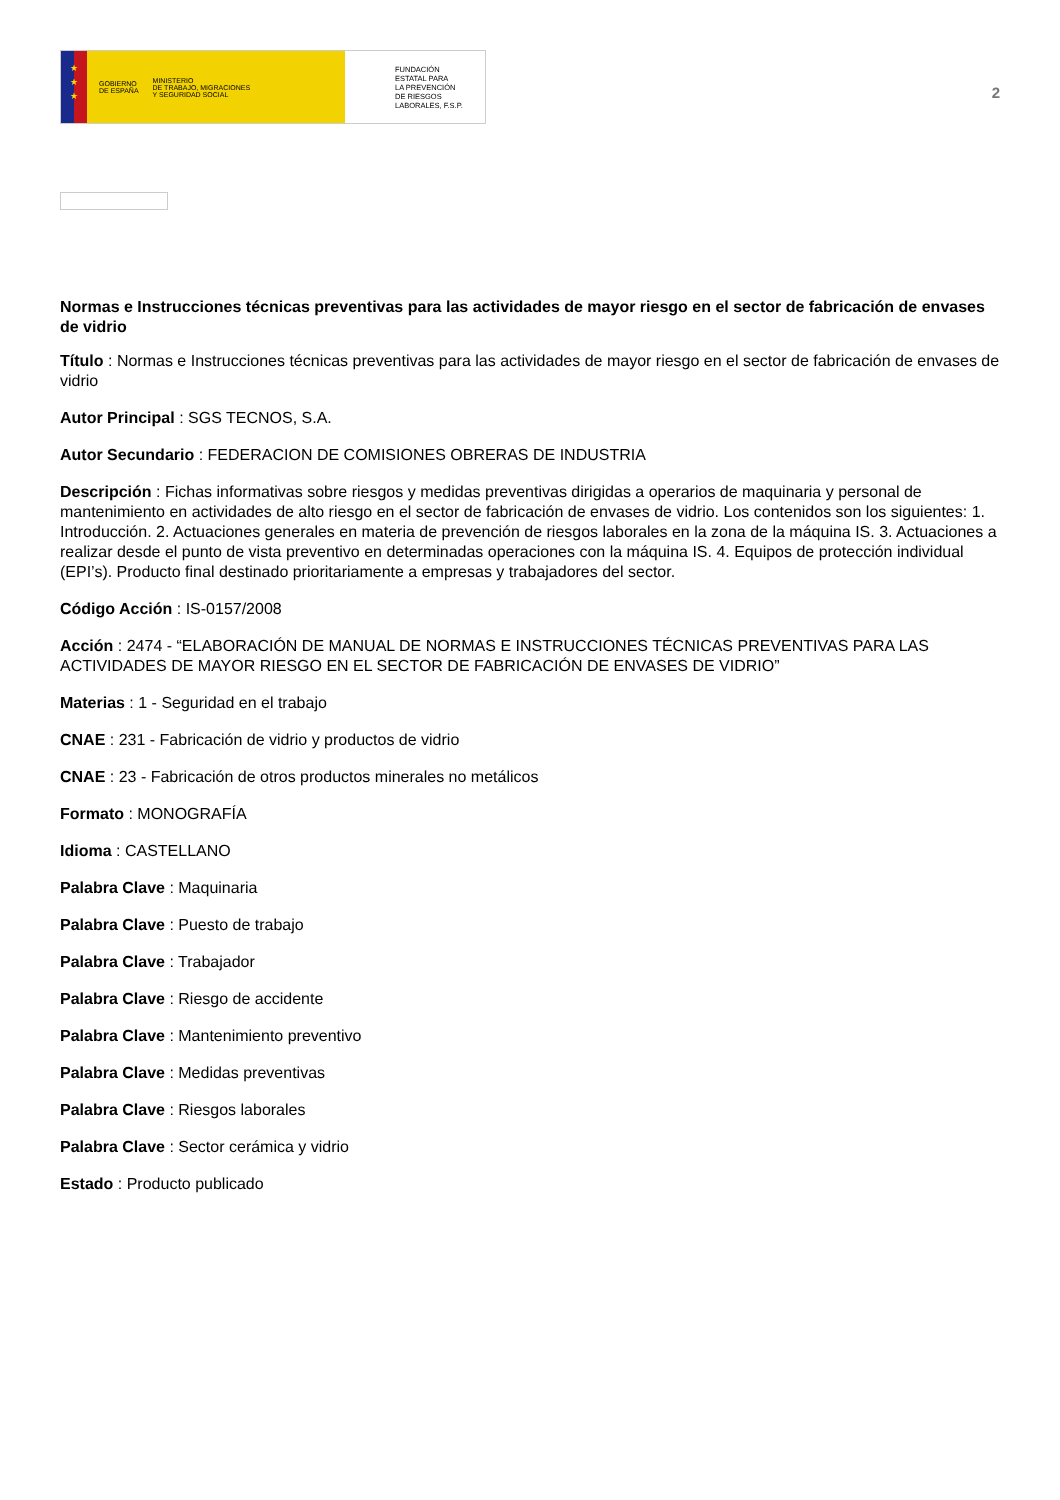★
★
★
GOBIERNO
DE ESPAÑA MINISTERIO
DE TRABAJO, MIGRACIONES
Y SEGURIDAD SOCIAL
FUNDACIÓN
ESTATAL PARA
LA PREVENCIÓN
DE RIESGOS
LABORALES, F.S.P.
2
Normas e Instrucciones técnicas preventivas para las actividades de mayor riesgo en el sector de fabricación de envases de vidrio
Título : Normas e Instrucciones técnicas preventivas para las actividades de mayor riesgo en el sector de fabricación de envases de vidrio
Autor Principal : SGS TECNOS, S.A.
Autor Secundario : FEDERACION DE COMISIONES OBRERAS DE INDUSTRIA
Descripción : Fichas informativas sobre riesgos y medidas preventivas dirigidas a operarios de maquinaria y personal de mantenimiento en actividades de alto riesgo en el sector de fabricación de envases de vidrio. Los contenidos son los siguientes: 1. Introducción. 2. Actuaciones generales en materia de prevención de riesgos laborales en la zona de la máquina IS. 3. Actuaciones a realizar desde el punto de vista preventivo en determinadas operaciones con la máquina IS. 4. Equipos de protección individual (EPI’s). Producto final destinado prioritariamente a empresas y trabajadores del sector.
Código Acción : IS-0157/2008
Acción : 2474 - “ELABORACIÓN DE MANUAL DE NORMAS E INSTRUCCIONES TÉCNICAS PREVENTIVAS PARA LAS ACTIVIDADES DE MAYOR RIESGO EN EL SECTOR DE FABRICACIÓN DE ENVASES DE VIDRIO”
Materias : 1 - Seguridad en el trabajo
CNAE : 231 - Fabricación de vidrio y productos de vidrio
CNAE : 23 - Fabricación de otros productos minerales no metálicos
Formato : MONOGRAFÍA
Idioma : CASTELLANO
Palabra Clave : Maquinaria
Palabra Clave : Puesto de trabajo
Palabra Clave : Trabajador
Palabra Clave : Riesgo de accidente
Palabra Clave : Mantenimiento preventivo
Palabra Clave : Medidas preventivas
Palabra Clave : Riesgos laborales
Palabra Clave : Sector cerámica y vidrio
Estado : Producto publicado